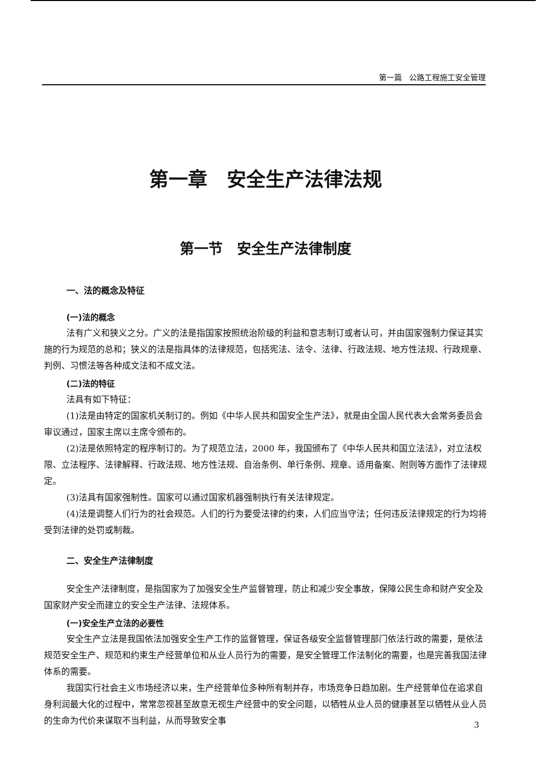第一篇 公路工程施工安全管理
第一章　安全生产法律法规
第一节　安全生产法律制度
一、法的概念及特征
(一)法的概念
法有广义和狭义之分。广义的法是指国家按照统治阶级的利益和意志制订或者认可，并由国家强制力保证其实施的行为规范的总和；狭义的法是指具体的法律规范，包括宪法、法令、法律、行政法规、地方性法规、行政规章、判例、习惯法等各种成文法和不成文法。
(二)法的特征
法具有如下特征：
(1)法是由特定的国家机关制订的。例如《中华人民共和国安全生产法》，就是由全国人民代表大会常务委员会审议通过，国家主席以主席令颁布的。
(2)法是依照特定的程序制订的。为了规范立法，2000 年，我国颁布了《中华人民共和国立法法》，对立法权限、立法程序、法律解释、行政法规、地方性法规、自治条例、单行条例、规章、适用备案、附则等方面作了法律规定。
(3)法具有国家强制性。国家可以通过国家机器强制执行有关法律规定。
(4)法是调整人们行为的社会规范。人们的行为要受法律的约束，人们应当守法；任何违反法律规定的行为均将受到法律的处罚或制裁。
二、安全生产法律制度
安全生产法律制度，是指国家为了加强安全生产监督管理，防止和减少安全事故，保障公民生命和财产安全及国家财产安全而建立的安全生产法律、法规体系。
(一)安全生产立法的必要性
安全生产立法是我国依法加强安全生产工作的监督管理，保证各级安全监督管理部门依法行政的需要，是依法规范安全生产、规范和约束生产经营单位和从业人员行为的需要，是安全管理工作法制化的需要，也是完善我国法律体系的需要。
我国实行社会主义市场经济以来，生产经营单位多种所有制并存，市场竞争日趋加剧。生产经营单位在追求自身利润最大化的过程中，常常忽视甚至故意无视生产经营中的安全问题，以牺牲从业人员的健康甚至以牺牲从业人员的生命为代价来谋取不当利益，从而导致安全事
3